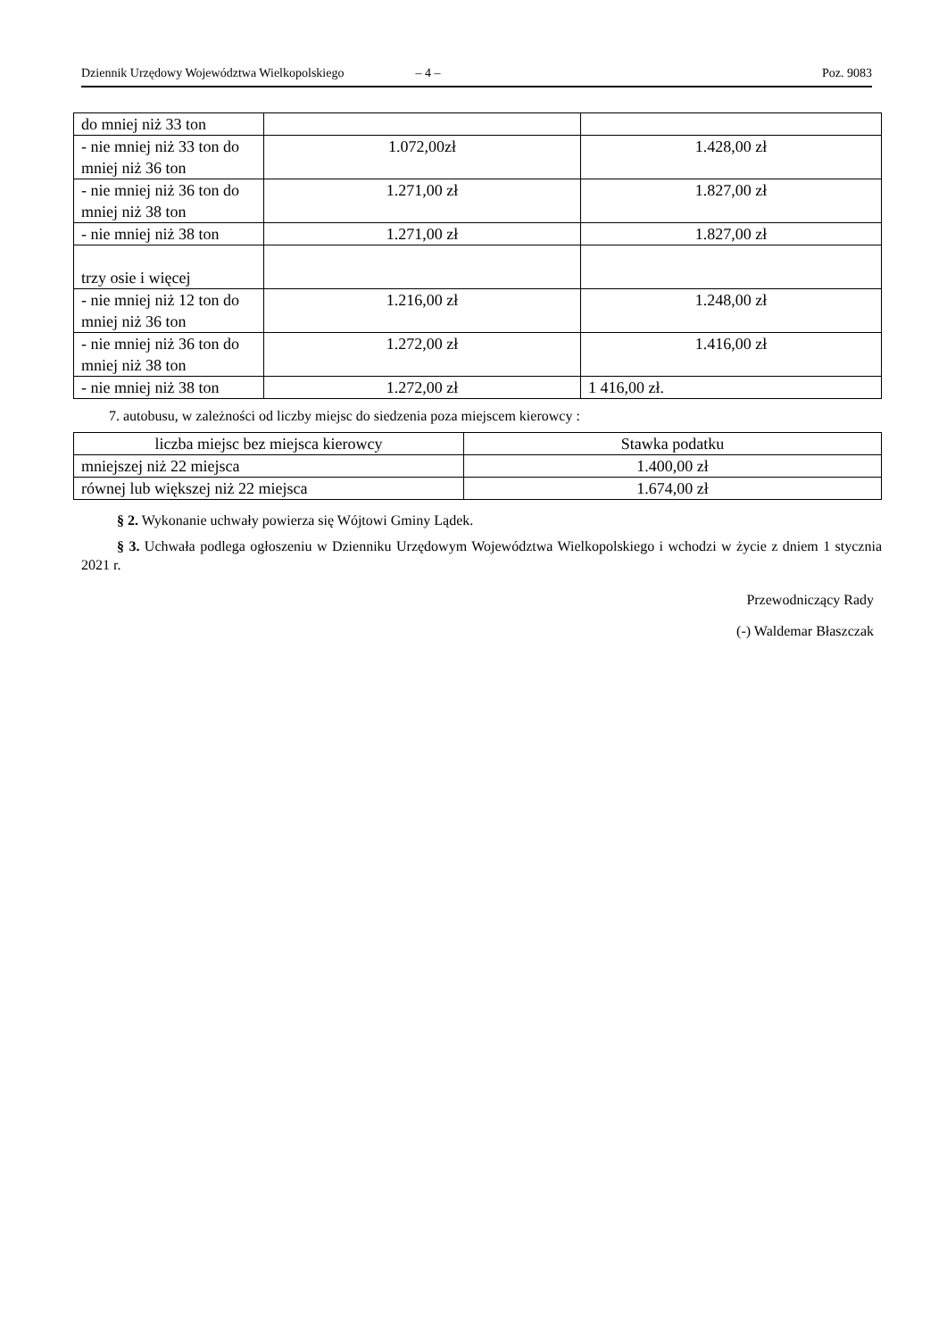Dziennik Urzędowy Województwa Wielkopolskiego – 4 – Poz. 9083
| do mniej niż 33 ton | | |
| - nie mniej niż 33 ton do mniej niż 36 ton | 1.072,00zł | 1.428,00 zł |
| - nie mniej niż 36 ton do mniej niż 38 ton | 1.271,00 zł | 1.827,00 zł |
| - nie mniej niż 38 ton | 1.271,00 zł | 1.827,00 zł |
| trzy osie i więcej | | |
| - nie mniej niż 12 ton do mniej niż 36 ton | 1.216,00 zł | 1.248,00 zł |
| - nie mniej niż 36 ton do mniej niż 38 ton | 1.272,00 zł | 1.416,00 zł |
| - nie mniej niż 38 ton | 1.272,00 zł | 1 416,00 zł. |
7. autobusu, w zależności od liczby miejsc do siedzenia poza miejscem kierowcy :
| liczba miejsc bez miejsca kierowcy | Stawka podatku |
| mniejszej niż 22 miejsca | 1.400,00 zł |
| równej lub większej niż 22 miejsca | 1.674,00 zł |
§ 2. Wykonanie uchwały powierza się Wójtowi Gminy Lądek.
§ 3. Uchwała podlega ogłoszeniu w Dzienniku Urzędowym Województwa Wielkopolskiego i wchodzi w życie z dniem 1 stycznia 2021 r.
Przewodniczący Rady
(-) Waldemar Błaszczak